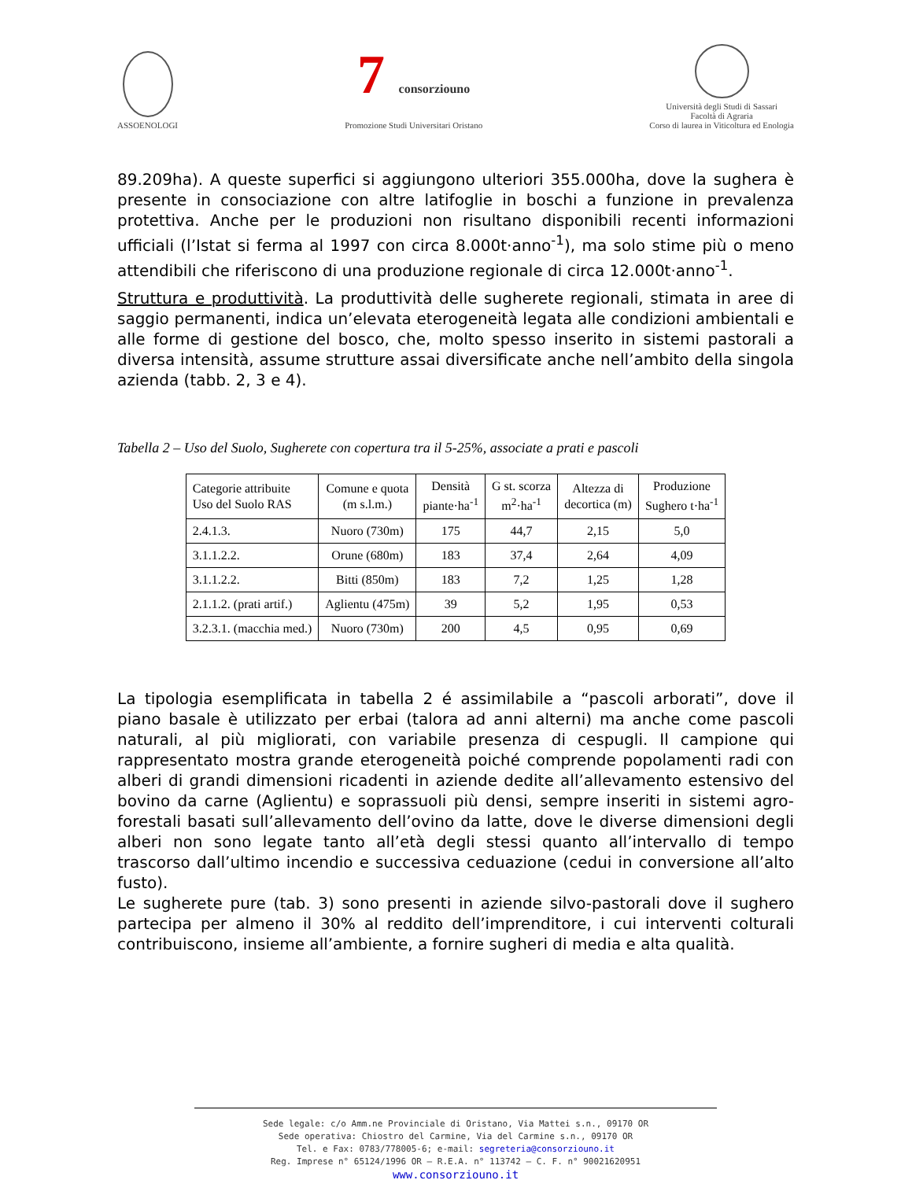ASSOENOLOGI
7 consorziouno
Promozione Studi Universitari Oristano
Università degli Studi di Sassari
Facoltà di Agraria
Corso di laurea in Viticoltura ed Enologia
89.209ha). A queste superfici si aggiungono ulteriori 355.000ha, dove la sughera è presente in consociazione con altre latifoglie in boschi a funzione in prevalenza protettiva. Anche per le produzioni non risultano disponibili recenti informazioni ufficiali (l’Istat si ferma al 1997 con circa 8.000t·anno<sup>-1</sup>), ma solo stime più o meno attendibili che riferiscono di una produzione regionale di circa 12.000t·anno<sup>-1</sup>.
Struttura e produttività. La produttività delle sugherete regionali, stimata in aree di saggio permanenti, indica un’elevata eterogeneità legata alle condizioni ambientali e alle forme di gestione del bosco, che, molto spesso inserito in sistemi pastorali a diversa intensità, assume strutture assai diversificate anche nell’ambito della singola azienda (tabb. 2, 3 e 4).
Tabella 2 – Uso del Suolo, Sugherete con copertura tra il 5-25%, associate a prati e pascoli
| Categorie attribuite Uso del Suolo RAS | Comune e quota (m s.l.m.) | Densità piante·ha<sup>-1</sup> | G st. scorza m<sup>2</sup>·ha<sup>-1</sup> | Altezza di decortica (m) | Produzione Sughero t·ha<sup>-1</sup> |
| --- | --- | --- | --- | --- | --- |
| 2.4.1.3. | Nuoro (730m) | 175 | 44,7 | 2,15 | 5,0 |
| 3.1.1.2.2. | Orune (680m) | 183 | 37,4 | 2,64 | 4,09 |
| 3.1.1.2.2. | Bitti (850m) | 183 | 7,2 | 1,25 | 1,28 |
| 2.1.1.2. (prati artif.) | Aglientu (475m) | 39 | 5,2 | 1,95 | 0,53 |
| 3.2.3.1. (macchia med.) | Nuoro (730m) | 200 | 4,5 | 0,95 | 0,69 |
La tipologia esemplificata in tabella 2 é assimilabile a “pascoli arborati”, dove il piano basale è utilizzato per erbai (talora ad anni alterni) ma anche come pascoli naturali, al più migliorati, con variabile presenza di cespugli. Il campione qui rappresentato mostra grande eterogeneità poiché comprende popolamenti radi con alberi di grandi dimensioni ricadenti in aziende dedite all’allevamento estensivo del bovino da carne (Aglientu) e soprassuoli più densi, sempre inseriti in sistemi agro-forestali basati sull’allevamento dell’ovino da latte, dove le diverse dimensioni degli alberi non sono legate tanto all’età degli stessi quanto all’intervallo di tempo trascorso dall’ultimo incendio e successiva ceduazione (cedui in conversione all’alto fusto).
Le sugherete pure (tab. 3) sono presenti in aziende silvo-pastorali dove il sughero partecipa per almeno il 30% al reddito dell’imprenditore, i cui interventi colturali contribuiscono, insieme all’ambiente, a fornire sugheri di media e alta qualità.
Sede legale: c/o Amm.ne Provinciale di Oristano, Via Mattei s.n., 09170 OR
Sede operativa: Chiostro del Carmine, Via del Carmine s.n., 09170 OR
Tel. e Fax: 0783/778005-6; e-mail: segreteria@consorziouno.it
Reg. Imprese n° 65124/1996 OR – R.E.A. n° 113742 – C. F. n° 90021620951
www.consorziouno.it